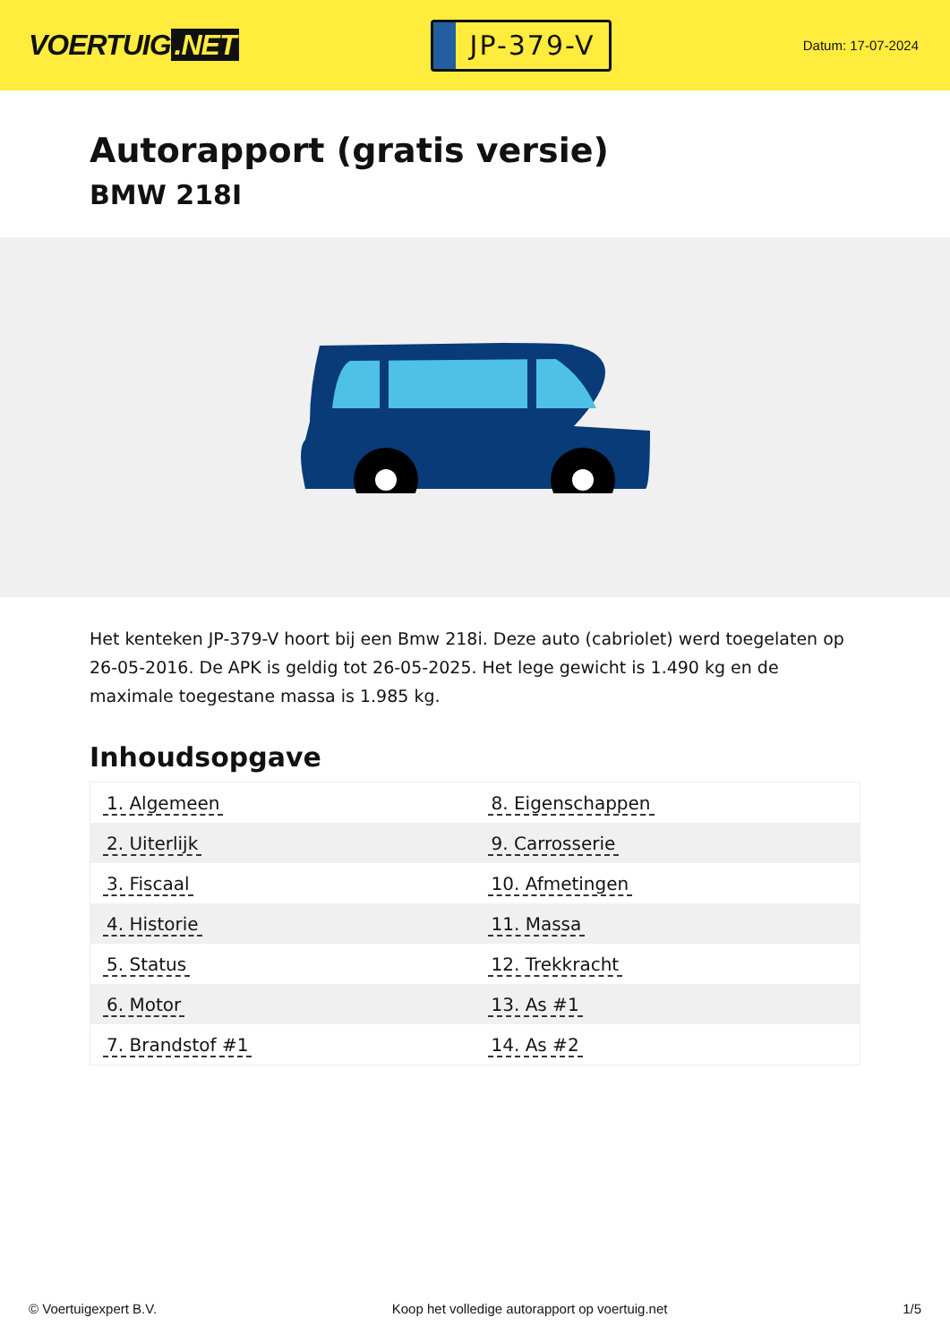VOERTUIG.NET
JP-379-V
Datum: 17-07-2024
Autorapport (gratis versie)
BMW 218I
Het kenteken JP-379-V hoort bij een Bmw 218i. Deze auto (cabriolet) werd toegelaten op 26-05-2016. De APK is geldig tot 26-05-2025. Het lege gewicht is 1.490 kg en de maximale toegestane massa is 1.985 kg.
Inhoudsopgave
| 1. Algemeen | 8. Eigenschappen |
| 2. Uiterlijk | 9. Carrosserie |
| 3. Fiscaal | 10. Afmetingen |
| 4. Historie | 11. Massa |
| 5. Status | 12. Trekkracht |
| 6. Motor | 13. As #1 |
| 7. Brandstof #1 | 14. As #2 |
© Voertuigexpert B.V. Koop het volledige autorapport op voertuig.net 1/5